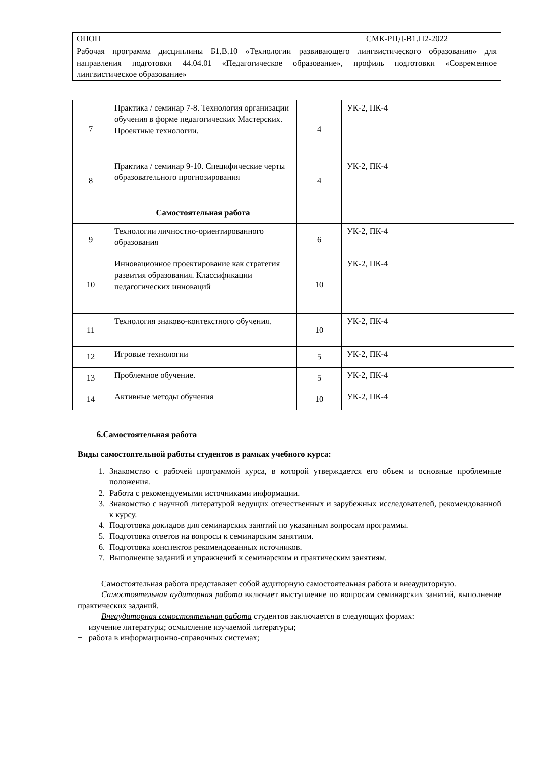| ОПОП | | СМК-РПД-В1.П2-2022 |
| Рабочая программа дисциплины Б1.В.10 «Технологии развивающего лингвистического образования» для направления подготовки 44.04.01 «Педагогическое образование», профиль подготовки «Современное лингвистическое образование» | | |
| 7 | Практика / семинар 7-8. Технология организации обучения в форме педагогических Мастерских. Проектные технологии. | 4 | УК-2, ПК-4 |
| 8 | Практика / семинар 9-10. Специфические черты образовательного прогнозирования | 4 | УК-2, ПК-4 |
| | Самостоятельная работа | | |
| 9 | Технологии личностно-ориентированного образования | 6 | УК-2, ПК-4 |
| 10 | Инновационное проектирование как стратегия развития образования. Классификации педагогических инноваций | 10 | УК-2, ПК-4 |
| 11 | Технология знаково-контекстного обучения. | 10 | УК-2, ПК-4 |
| 12 | Игровые технологии | 5 | УК-2, ПК-4 |
| 13 | Проблемное обучение. | 5 | УК-2, ПК-4 |
| 14 | Активные методы обучения | 10 | УК-2, ПК-4 |
6.Самостоятельная работа
Виды самостоятельной работы студентов в рамках учебного курса:
1. Знакомство с рабочей программой курса, в которой утверждается его объем и основные проблемные положения.
2. Работа с рекомендуемыми источниками информации.
3. Знакомство с научной литературой ведущих отечественных и зарубежных исследователей, рекомендованной к курсу.
4. Подготовка докладов для семинарских занятий по указанным вопросам программы.
5. Подготовка ответов на вопросы к семинарским занятиям.
6. Подготовка конспектов рекомендованных источников.
7. Выполнение заданий и упражнений к семинарским и практическим занятиям.
Самостоятельная работа представляет собой аудиторную самостоятельная работа и внеаудиторную.
Самостоятельная аудиторная работа включает выступление по вопросам семинарских занятий, выполнение практических заданий.
Внеаудиторная самостоятельная работа студентов заключается в следующих формах:
− изучение литературы; осмысление изучаемой литературы;
− работа в информационно-справочных системах;